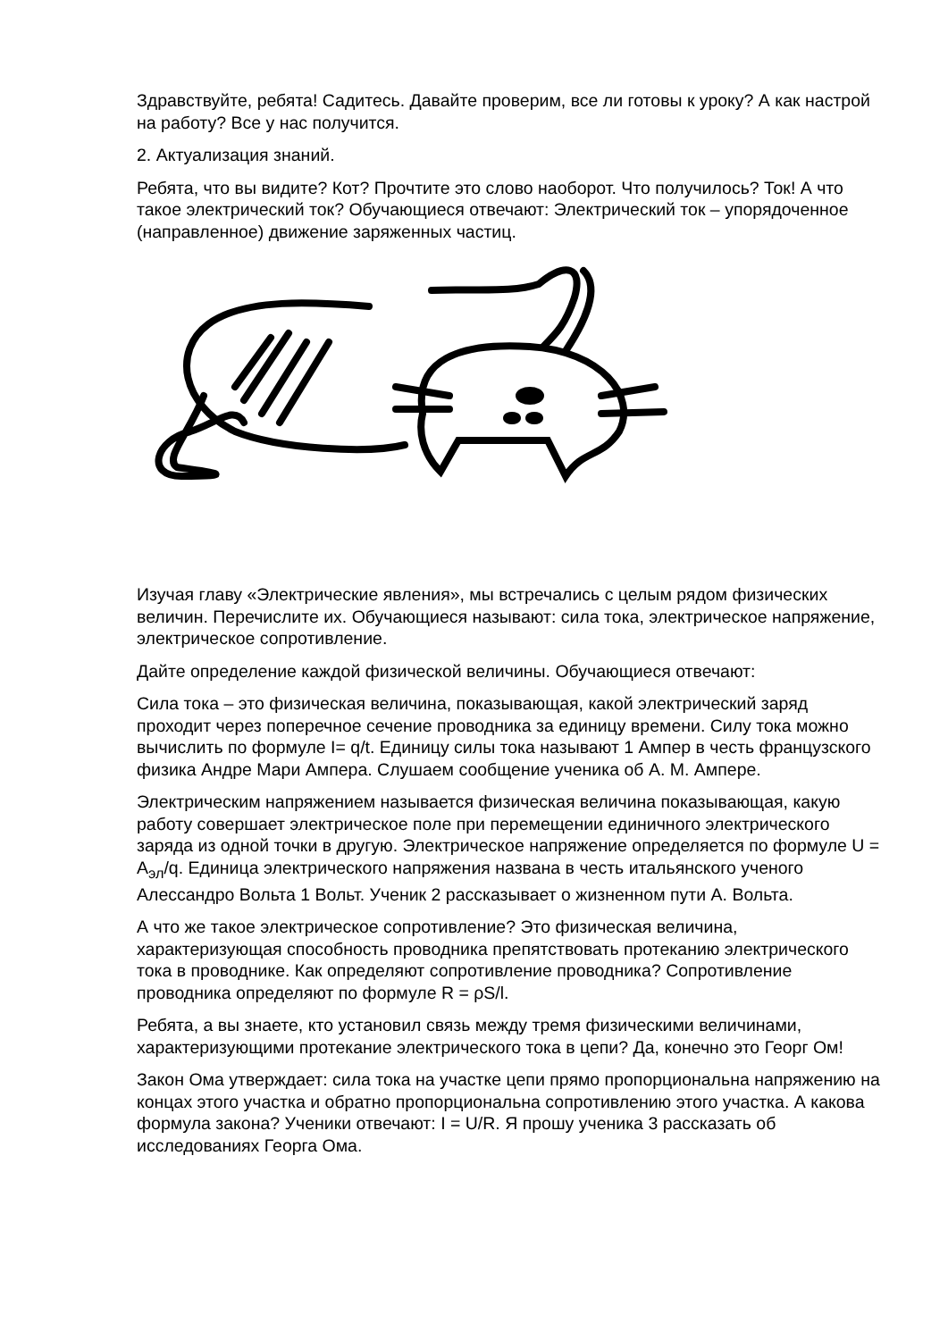Здравствуйте, ребята! Садитесь. Давайте проверим, все ли готовы к уроку? А как настрой на работу? Все у нас получится.
2. Актуализация знаний.
Ребята, что вы видите? Кот? Прочтите это слово наоборот. Что получилось? Ток! А что такое электрический ток? Обучающиеся отвечают: Электрический ток – упорядоченное (направленное) движение заряженных частиц.
Изучая главу «Электрические явления», мы встречались с целым рядом физических величин. Перечислите их. Обучающиеся называют: сила тока, электрическое напряжение, электрическое сопротивление.
Дайте определение каждой физической величины. Обучающиеся отвечают:
Сила тока – это физическая величина, показывающая, какой электрический заряд проходит через поперечное сечение проводника за единицу времени. Силу тока можно вычислить по формуле I= q/t. Единицу силы тока называют 1 Ампер в честь французского физика Андре Мари Ампера. Слушаем сообщение ученика об А. М. Ампере.
Электрическим напряжением называется физическая величина показывающая, какую работу совершает электрическое поле при перемещении единичного электрического заряда из одной точки в другую. Электрическое напряжение определяется по формуле U = A<sub>эл</sub>/q. Единица электрического напряжения названа в честь итальянского ученого Алессандро Вольта 1 Вольт. Ученик 2 рассказывает о жизненном пути А. Вольта.
А что же такое электрическое сопротивление? Это физическая величина, характеризующая способность проводника препятствовать протеканию электрического тока в проводнике. Как определяют сопротивление проводника? Сопротивление проводника определяют по формуле R = ρS/l.
Ребята, а вы знаете, кто установил связь между тремя физическими величинами, характеризующими протекание электрического тока в цепи? Да, конечно это Георг Ом!
Закон Ома утверждает: сила тока на участке цепи прямо пропорциональна напряжению на концах этого участка и обратно пропорциональна сопротивлению этого участка. А какова формула закона? Ученики отвечают: I = U/R. Я прошу ученика 3 рассказать об исследованиях Георга Ома.